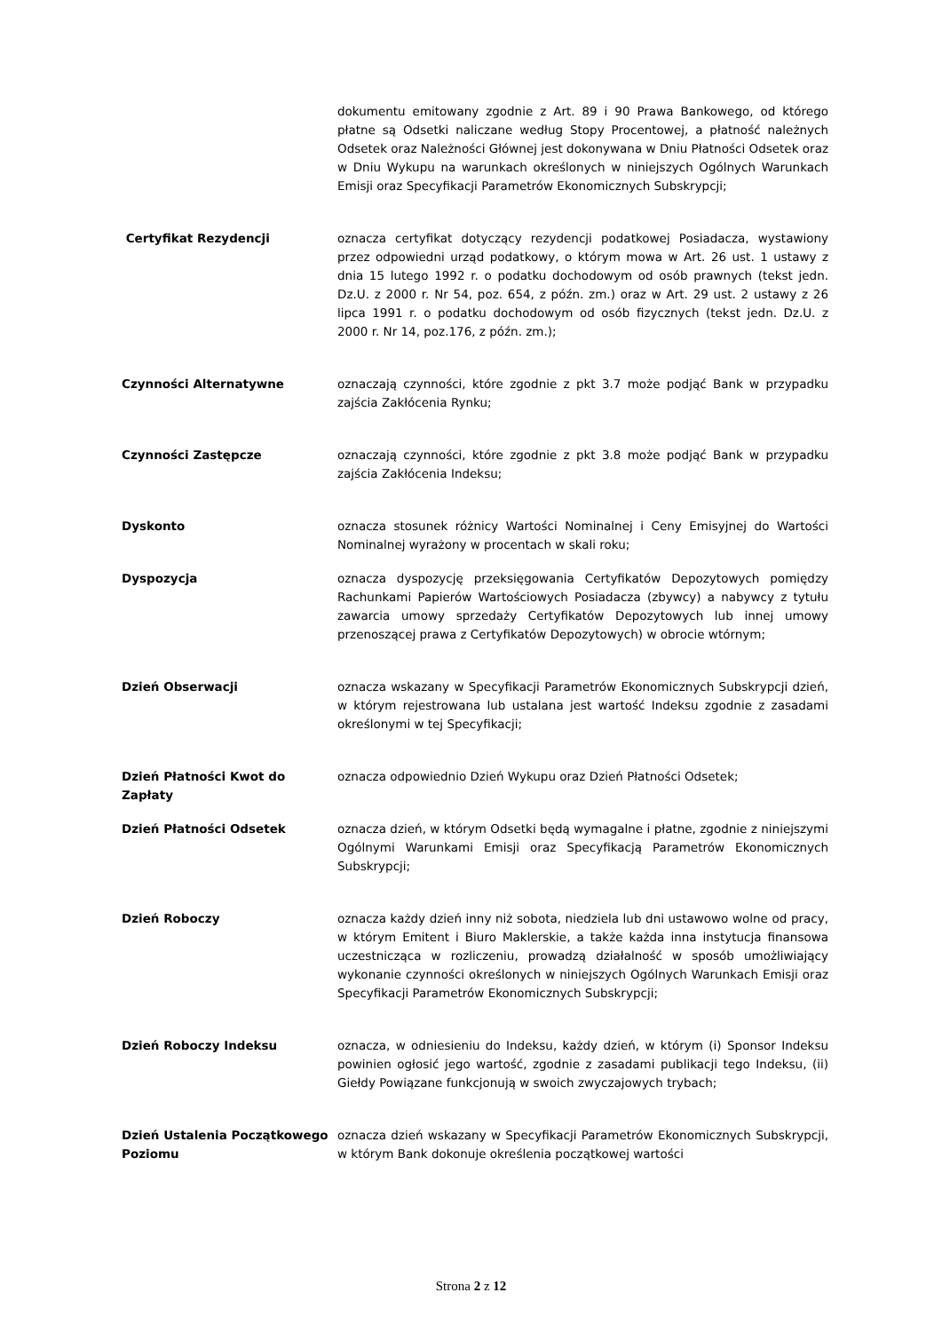dokumentu emitowany zgodnie z Art. 89 i 90 Prawa Bankowego, od którego płatne są Odsetki naliczane według Stopy Procentowej, a płatność należnych Odsetek oraz Należności Głównej jest dokonywana w Dniu Płatności Odsetek oraz w Dniu Wykupu na warunkach określonych w niniejszych Ogólnych Warunkach Emisji oraz Specyfikacji Parametrów Ekonomicznych Subskrypcji;
Certyfikat Rezydencji oznacza certyfikat dotyczący rezydencji podatkowej Posiadacza, wystawiony przez odpowiedni urząd podatkowy, o którym mowa w Art. 26 ust. 1 ustawy z dnia 15 lutego 1992 r. o podatku dochodowym od osób prawnych (tekst jedn. Dz.U. z 2000 r. Nr 54, poz. 654, z późn. zm.) oraz w Art. 29 ust. 2 ustawy z 26 lipca 1991 r. o podatku dochodowym od osób fizycznych (tekst jedn. Dz.U. z 2000 r. Nr 14, poz.176, z późn. zm.);
Czynności Alternatywne oznaczają czynności, które zgodnie z pkt 3.7 może podjąć Bank w przypadku zajścia Zakłócenia Rynku;
Czynności Zastępcze oznaczają czynności, które zgodnie z pkt 3.8 może podjąć Bank w przypadku zajścia Zakłócenia Indeksu;
Dyskonto oznacza stosunek różnicy Wartości Nominalnej i Ceny Emisyjnej do Wartości Nominalnej wyrażony w procentach w skali roku;
Dyspozycja oznacza dyspozycję przeksięgowania Certyfikatów Depozytowych pomiędzy Rachunkami Papierów Wartościowych Posiadacza (zbywcy) a nabywcy z tytułu zawarcia umowy sprzedaży Certyfikatów Depozytowych lub innej umowy przenoszącej prawa z Certyfikatów Depozytowych) w obrocie wtórnym;
Dzień Obserwacji oznacza wskazany w Specyfikacji Parametrów Ekonomicznych Subskrypcji dzień, w którym rejestrowana lub ustalana jest wartość Indeksu zgodnie z zasadami określonymi w tej Specyfikacji;
Dzień Płatności Kwot do Zapłaty
oznacza odpowiednio Dzień Wykupu oraz Dzień Płatności Odsetek;
Dzień Płatności Odsetek oznacza dzień, w którym Odsetki będą wymagalne i płatne, zgodnie z niniejszymi Ogólnymi Warunkami Emisji oraz Specyfikacją Parametrów Ekonomicznych Subskrypcji;
Dzień Roboczy oznacza każdy dzień inny niż sobota, niedziela lub dni ustawowo wolne od pracy, w którym Emitent i Biuro Maklerskie, a także każda inna instytucja finansowa uczestnicząca w rozliczeniu, prowadzą działalność w sposób umożliwiający wykonanie czynności określonych w niniejszych Ogólnych Warunkach Emisji oraz Specyfikacji Parametrów Ekonomicznych Subskrypcji;
Dzień Roboczy Indeksu oznacza, w odniesieniu do Indeksu, każdy dzień, w którym (i) Sponsor Indeksu powinien ogłosić jego wartość, zgodnie z zasadami publikacji tego Indeksu, (ii) Giełdy Powiązane funkcjonują w swoich zwyczajowych trybach;
Dzień Ustalenia Początkowego Poziomu
oznacza dzień wskazany w Specyfikacji Parametrów Ekonomicznych Subskrypcji, w którym Bank dokonuje określenia początkowej wartości
Strona 2 z 12